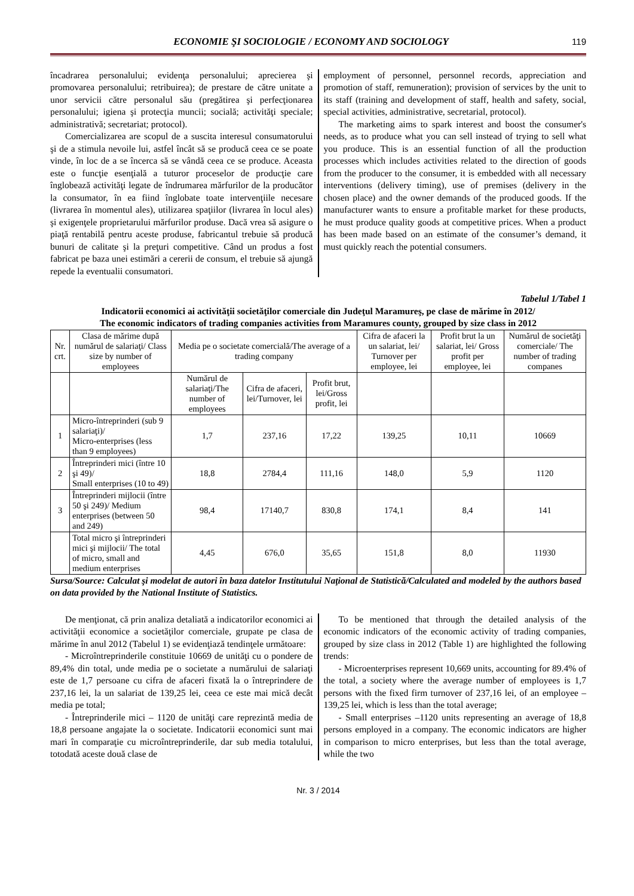ECONOMIE ŞI SOCIOLOGIE / ECONOMY AND SOCIOLOGY
119
încadrarea personalului; evidenţa personalului; aprecierea şi promovarea personalului; retribuirea); de prestare de către unitate a unor servicii către personalul său (pregătirea şi perfecţionarea personalului; igiena şi protecţia muncii; socială; activităţi speciale; administrativă; secretariat; protocol).
Comercializarea are scopul de a suscita interesul consumatorului şi de a stimula nevoile lui, astfel încât să se producă ceea ce se poate vinde, în loc de a se încerca să se vândă ceea ce se produce. Aceasta este o funcţie esenţială a tuturor proceselor de producţie care înglobează activităţi legate de îndrumarea mărfurilor de la producător la consumator, în ea fiind înglobate toate intervenţiile necesare (livrarea în momentul ales), utilizarea spaţiilor (livrarea în locul ales) şi exigenţele proprietarului mărfurilor produse. Dacă vrea să asigure o piaţă rentabilă pentru aceste produse, fabricantul trebuie să producă bunuri de calitate şi la preţuri competitive. Când un produs a fost fabricat pe baza unei estimări a cererii de consum, el trebuie să ajungă repede la eventualii consumatori.
employment of personnel, personnel records, appreciation and promotion of staff, remuneration); provision of services by the unit to its staff (training and development of staff, health and safety, social, special activities, administrative, secretarial, protocol).
The marketing aims to spark interest and boost the consumer's needs, as to produce what you can sell instead of trying to sell what you produce. This is an essential function of all the production processes which includes activities related to the direction of goods from the producer to the consumer, it is embedded with all necessary interventions (delivery timing), use of premises (delivery in the chosen place) and the owner demands of the produced goods. If the manufacturer wants to ensure a profitable market for these products, he must produce quality goods at competitive prices. When a product has been made based on an estimate of the consumer’s demand, it must quickly reach the potential consumers.
Tabelul 1/Tabel 1
Indicatorii economici ai activităţii societăţilor comerciale din Judeţul Maramureş, pe clase de mărime în 2012/
The economic indicators of trading companies activities from Maramures county, grouped by size class in 2012
| Nr. crt. | Clasa de mărime după numărul de salariaţi/ Class size by number of employees | Media pe o societate comercială/The average of a trading company | | | Cifra de afaceri la un salariat, lei/ Turnover per employee, lei | Profit brut la un salariat, lei/ Gross profit per employee, lei | Numărul de societăţi comerciale/ The number of trading companes |
| --- | --- | --- | --- | --- | --- | --- | --- |
| | | Numărul de salariaţi/The number of employees | Cifra de afaceri, lei/Turnover, lei | Profit brut, lei/Gross profit, lei | | | |
| 1 | Micro-întreprinderi (sub 9 salariaţi)/ Micro-enterprises (less than 9 employees) | 1,7 | 237,16 | 17,22 | 139,25 | 10,11 | 10669 |
| 2 | Întreprinderi mici (între 10 şi 49)/ Small enterprises (10 to 49) | 18,8 | 2784,4 | 111,16 | 148,0 | 5,9 | 1120 |
| 3 | Întreprinderi mijlocii (între 50 şi 249)/ Medium enterprises (between 50 and 249) | 98,4 | 17140,7 | 830,8 | 174,1 | 8,4 | 141 |
| | Total micro şi întreprinderi mici şi mijlocii/ The total of micro, small and medium enterprises | 4,45 | 676,0 | 35,65 | 151,8 | 8,0 | 11930 |
Sursa/Source: Calculat şi modelat de autori în baza datelor Institutului Naţional de Statistică/Calculated and modeled by the authors based on data provided by the National Institute of Statistics.
De menţionat, că prin analiza detaliată a indicatorilor economici ai activităţii economice a societăţilor comerciale, grupate pe clasa de mărime în anul 2012 (Tabelul 1) se evidenţiază tendinţele următoare:
- Microîntreprinderile constituie 10669 de unităţi cu o pondere de 89,4% din total, unde media pe o societate a numărului de salariaţi este de 1,7 persoane cu cifra de afaceri fixată la o întreprindere de 237,16 lei, la un salariat de 139,25 lei, ceea ce este mai mică decât media pe total;
- Întreprinderile mici – 1120 de unităţi care reprezintă media de 18,8 persoane angajate la o societate. Indicatorii economici sunt mai mari în comparaţie cu microîntreprinderile, dar sub media totalului, totodată aceste două clase de
To be mentioned that through the detailed analysis of the economic indicators of the economic activity of trading companies, grouped by size class in 2012 (Table 1) are highlighted the following trends:
- Microenterprises represent 10,669 units, accounting for 89.4% of the total, a society where the average number of employees is 1,7 persons with the fixed firm turnover of 237,16 lei, of an employee – 139,25 lei, which is less than the total average;
- Small enterprises –1120 units representing an average of 18,8 persons employed in a company. The economic indicators are higher in comparison to micro enterprises, but less than the total average, while the two
Nr. 3 / 2014